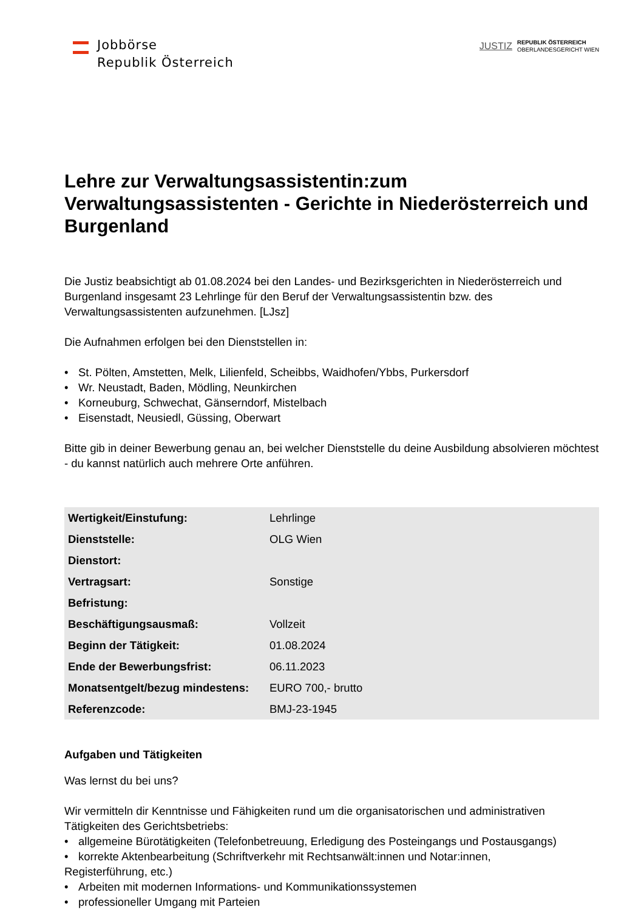Jobbörse
Republik Österreich
JUSTIZ
REPUBLIK ÖSTERREICH
OBERLANDESGERICHT WIEN
Lehre zur Verwaltungsassistentin:zum Verwaltungsassistenten - Gerichte in Niederösterreich und Burgenland
Die Justiz beabsichtigt ab 01.08.2024 bei den Landes- und Bezirksgerichten in Niederösterreich und Burgenland insgesamt 23 Lehrlinge für den Beruf der Verwaltungsassistentin bzw. des Verwaltungsassistenten aufzunehmen. [LJsz]
Die Aufnahmen erfolgen bei den Dienststellen in:
• St. Pölten, Amstetten, Melk, Lilienfeld, Scheibbs, Waidhofen/Ybbs, Purkersdorf
• Wr. Neustadt, Baden, Mödling, Neunkirchen
• Korneuburg, Schwechat, Gänserndorf, Mistelbach
• Eisenstadt, Neusiedl, Güssing, Oberwart
Bitte gib in deiner Bewerbung genau an, bei welcher Dienststelle du deine Ausbildung absolvieren möchtest - du kannst natürlich auch mehrere Orte anführen.
| Wertigkeit/Einstufung: | Lehrlinge |
| Dienststelle: | OLG Wien |
| Dienstort: | |
| Vertragsart: | Sonstige |
| Befristung: | |
| Beschäftigungsausmaß: | Vollzeit |
| Beginn der Tätigkeit: | 01.08.2024 |
| Ende der Bewerbungsfrist: | 06.11.2023 |
| Monatsentgelt/bezug mindestens: | EURO 700,- brutto |
| Referenzcode: | BMJ-23-1945 |
Aufgaben und Tätigkeiten
Was lernst du bei uns?
Wir vermitteln dir Kenntnisse und Fähigkeiten rund um die organisatorischen und administrativen Tätigkeiten des Gerichtsbetriebs:
• allgemeine Bürotätigkeiten (Telefonbetreuung, Erledigung des Posteingangs und Postausgangs)
• korrekte Aktenbearbeitung (Schriftverkehr mit Rechtsanwält:innen und Notar:innen,
Registerführung, etc.)
• Arbeiten mit modernen Informations- und Kommunikationssystemen
• professioneller Umgang mit Parteien